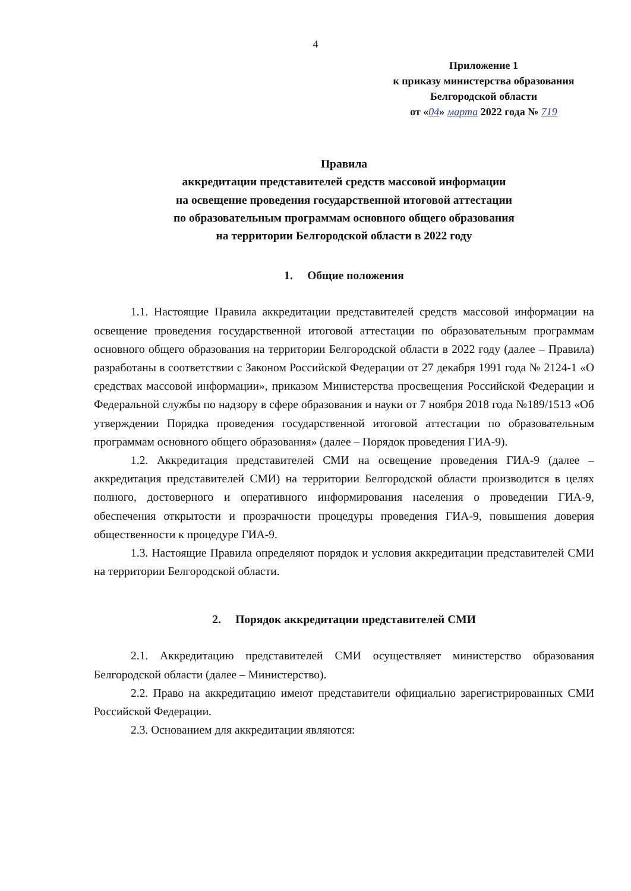4
Приложение 1
к приказу министерства образования
Белгородской области
от «04» марта 2022 года № 719
Правила
аккредитации представителей средств массовой информации
на освещение проведения государственной итоговой аттестации
по образовательным программам основного общего образования
на территории Белгородской области в 2022 году
1. Общие положения
1.1. Настоящие Правила аккредитации представителей средств массовой информации на освещение проведения государственной итоговой аттестации по образовательным программам основного общего образования на территории Белгородской области в 2022 году (далее – Правила) разработаны в соответствии с Законом Российской Федерации от 27 декабря 1991 года № 2124-1 «О средствах массовой информации», приказом Министерства просвещения Российской Федерации и Федеральной службы по надзору в сфере образования и науки от 7 ноября 2018 года №189/1513 «Об утверждении Порядка проведения государственной итоговой аттестации по образовательным программам основного общего образования» (далее – Порядок проведения ГИА-9).
1.2. Аккредитация представителей СМИ на освещение проведения ГИА-9 (далее – аккредитация представителей СМИ) на территории Белгородской области производится в целях полного, достоверного и оперативного информирования населения о проведении ГИА-9, обеспечения открытости и прозрачности процедуры проведения ГИА-9, повышения доверия общественности к процедуре ГИА-9.
1.3. Настоящие Правила определяют порядок и условия аккредитации представителей СМИ на территории Белгородской области.
2. Порядок аккредитации представителей СМИ
2.1. Аккредитацию представителей СМИ осуществляет министерство образования Белгородской области (далее – Министерство).
2.2. Право на аккредитацию имеют представители официально зарегистрированных СМИ Российской Федерации.
2.3. Основанием для аккредитации являются: